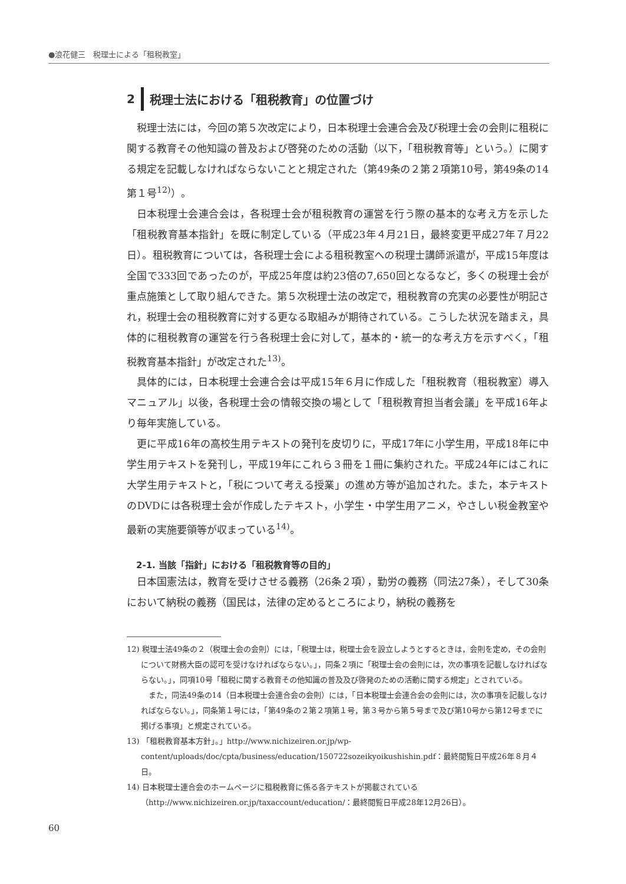●浪花健三　税理士による「租税教室」
2 税理士法における「租税教育」の位置づけ
税理士法には，今回の第５次改定により，日本税理士会連合会及び税理士会の会則に租税に関する教育その他知識の普及および啓発のための活動（以下，「租税教育等」という。）に関する規定を記載しなければならないことと規定された（第49条の２第２項第10号，第49条の14第１号<sup>12)</sup>）。
日本税理士会連合会は，各税理士会が租税教育の運営を行う際の基本的な考え方を示した「租税教育基本指針」を既に制定している（平成23年４月21日，最終変更平成27年７月22日）。租税教育については，各税理士会による租税教室への税理士講師派遣が，平成15年度は全国で333回であったのが，平成25年度は約23倍の7,650回となるなど，多くの税理士会が重点施策として取り組んできた。第５次税理士法の改定で，租税教育の充実の必要性が明記され，税理士会の租税教育に対する更なる取組みが期待されている。こうした状況を踏まえ，具体的に租税教育の運営を行う各税理士会に対して，基本的・統一的な考え方を示すべく，「租税教育基本指針」が改定された<sup>13)</sup>。
具体的には，日本税理士会連合会は平成15年６月に作成した「租税教育（租税教室）導入マニュアル」以後，各税理士会の情報交換の場として「租税教育担当者会議」を平成16年より毎年実施している。
更に平成16年の高校生用テキストの発刊を皮切りに，平成17年に小学生用，平成18年に中学生用テキストを発刊し，平成19年にこれら３冊を１冊に集約された。平成24年にはこれに大学生用テキストと，「税について考える授業」の進め方等が追加された。また，本テキストのDVDには各税理士会が作成したテキスト，小学生・中学生用アニメ，やさしい税金教室や最新の実施要領等が収まっている<sup>14)</sup>。
2-1. 当該「指針」における「租税教育等の目的」
日本国憲法は，教育を受けさせる義務（26条２項），勤労の義務（同法27条），そして30条において納税の義務（国民は，法律の定めるところにより，納税の義務を
12) 税理士法49条の２（税理士会の会則）には，「税理士は，税理士会を設立しようとするときは，会則を定め，その会則について財務大臣の認可を受けなければならない。」，同条２項に「税理士会の会則には，次の事項を記載しなければならない。」，同項10号「租税に関する教育その他知識の普及及び啓発のための活動に関する規定」とされている。
また，同法49条の14（日本税理士会連合会の会則）には，「日本税理士会連合会の会則には，次の事項を記載しなければならない。」，同条第１号には，「第49条の２第２項第１号，第３号から第５号まで及び第10号から第12号までに掲げる事項」と規定されている。
13) 「租税教育基本方針」。」http://www.nichizeiren.or.jp/wp-content/uploads/doc/cpta/business/education/150722sozeikyoikushishin.pdf：最終閲覧日平成26年８月４日。
14) 日本税理士連合会のホームページに租税教育に係る各テキストが掲載されている（http://www.nichizeiren.or.jp/taxaccount/education/：最終閲覧日平成28年12月26日）。
60